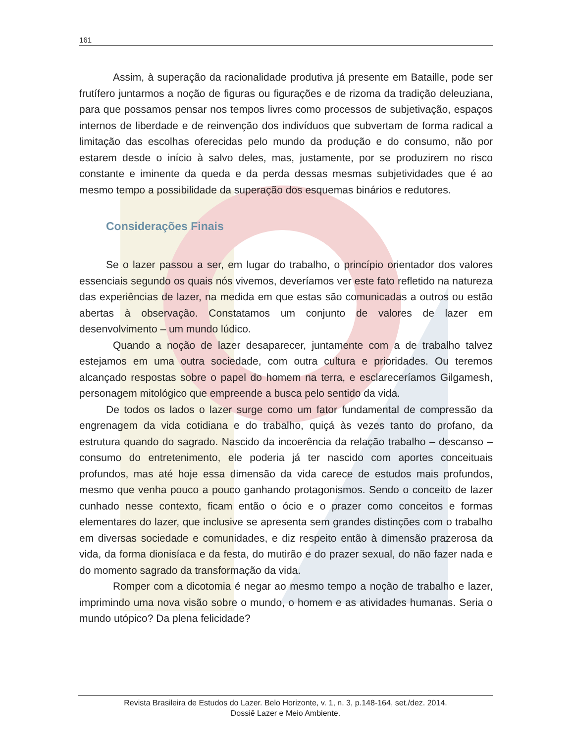161
Assim, à superação da racionalidade produtiva já presente em Bataille, pode ser frutífero juntarmos a noção de figuras ou figurações e de rizoma da tradição deleuziana, para que possamos pensar nos tempos livres como processos de subjetivação, espaços internos de liberdade e de reinvenção dos indivíduos que subvertam de forma radical a limitação das escolhas oferecidas pelo mundo da produção e do consumo, não por estarem desde o início à salvo deles, mas, justamente, por se produzirem no risco constante e iminente da queda e da perda dessas mesmas subjetividades que é ao mesmo tempo a possibilidade da superação dos esquemas binários e redutores.
Considerações Finais
Se o lazer passou a ser, em lugar do trabalho, o princípio orientador dos valores essenciais segundo os quais nós vivemos, deveríamos ver este fato refletido na natureza das experiências de lazer, na medida em que estas são comunicadas a outros ou estão abertas à observação. Constatamos um conjunto de valores de lazer em desenvolvimento – um mundo lúdico.
Quando a noção de lazer desaparecer, juntamente com a de trabalho talvez estejamos em uma outra sociedade, com outra cultura e prioridades. Ou teremos alcançado respostas sobre o papel do homem na terra, e esclareceríamos Gilgamesh, personagem mitológico que empreende a busca pelo sentido da vida.
De todos os lados o lazer surge como um fator fundamental de compressão da engrenagem da vida cotidiana e do trabalho, quiçá às vezes tanto do profano, da estrutura quando do sagrado. Nascido da incoerência da relação trabalho – descanso – consumo do entretenimento, ele poderia já ter nascido com aportes conceituais profundos, mas até hoje essa dimensão da vida carece de estudos mais profundos, mesmo que venha pouco a pouco ganhando protagonismos. Sendo o conceito de lazer cunhado nesse contexto, ficam então o ócio e o prazer como conceitos e formas elementares do lazer, que inclusive se apresenta sem grandes distinções com o trabalho em diversas sociedade e comunidades, e diz respeito então à dimensão prazerosa da vida, da forma dionisíaca e da festa, do mutirão e do prazer sexual, do não fazer nada e do momento sagrado da transformação da vida.
Romper com a dicotomia é negar ao mesmo tempo a noção de trabalho e lazer, imprimindo uma nova visão sobre o mundo, o homem e as atividades humanas. Seria o mundo utópico? Da plena felicidade?
Revista Brasileira de Estudos do Lazer. Belo Horizonte, v. 1, n. 3, p.148-164, set./dez. 2014.
Dossiê Lazer e Meio Ambiente.